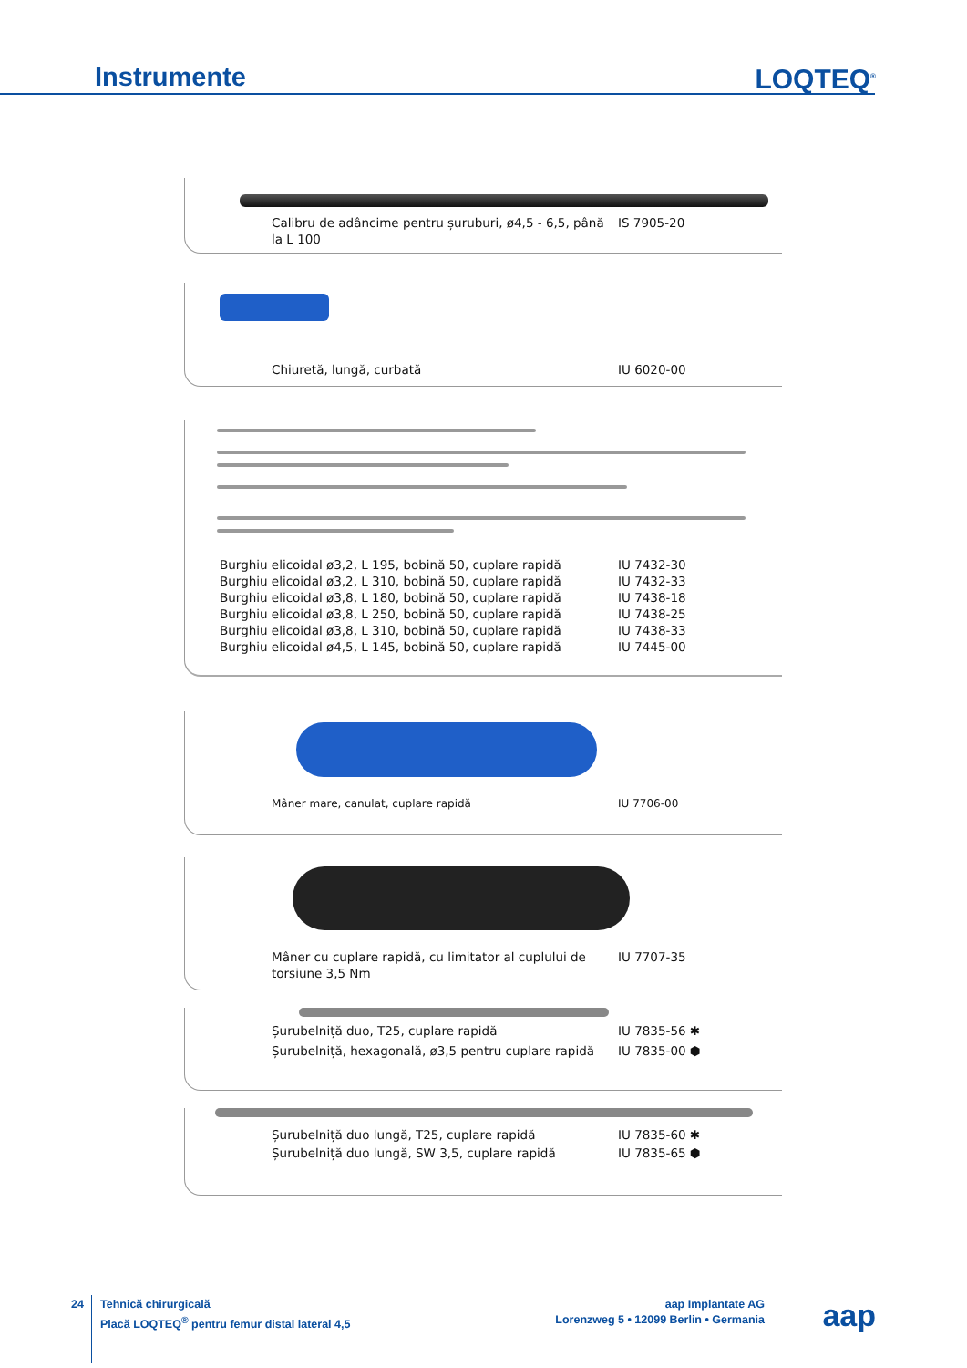Instrumente LOQTEQ<sup>®</sup>
Calibru de adâncime pentru șuruburi, ø4,5 - 6,5, până la L 100
IS 7905-20
Chiuretă, lungă, curbată IU 6020-00
Burghiu elicoidal ø3,2, L 195, bobină 50, cuplare rapidă
IU 7432-30
Burghiu elicoidal ø3,2, L 310, bobină 50, cuplare rapidă
IU 7432-33
Burghiu elicoidal ø3,8, L 180, bobină 50, cuplare rapidă
IU 7438-18
Burghiu elicoidal ø3,8, L 250, bobină 50, cuplare rapidă
IU 7438-25
Burghiu elicoidal ø3,8, L 310, bobină 50, cuplare rapidă
IU 7438-33
Burghiu elicoidal ø4,5, L 145, bobină 50, cuplare rapidă
IU 7445-00
Mâner mare, canulat, cuplare rapidă IU 7706-00
Mâner cu cuplare rapidă, cu limitator al cuplului de torsiune 3,5 Nm
IU 7707-35
Șurubelniță duo, T25, cuplare rapidă IU 7835-56 ✱
Șurubelniță, hexagonală, ø3,5 pentru cuplare rapidă
IU 7835-00 ⬢
Șurubelniță duo lungă, T25, cuplare rapidă IU 7835-60 ✱
Șurubelniță duo lungă, SW 3,5, cuplare rapidă IU 7835-65 ⬢
24
Tehnică chirurgicală
Placă LOQTEQ<sup>®</sup> pentru femur distal lateral 4,5
aap Implantate AG
Lorenzweg 5 • 12099 Berlin • Germania
aap